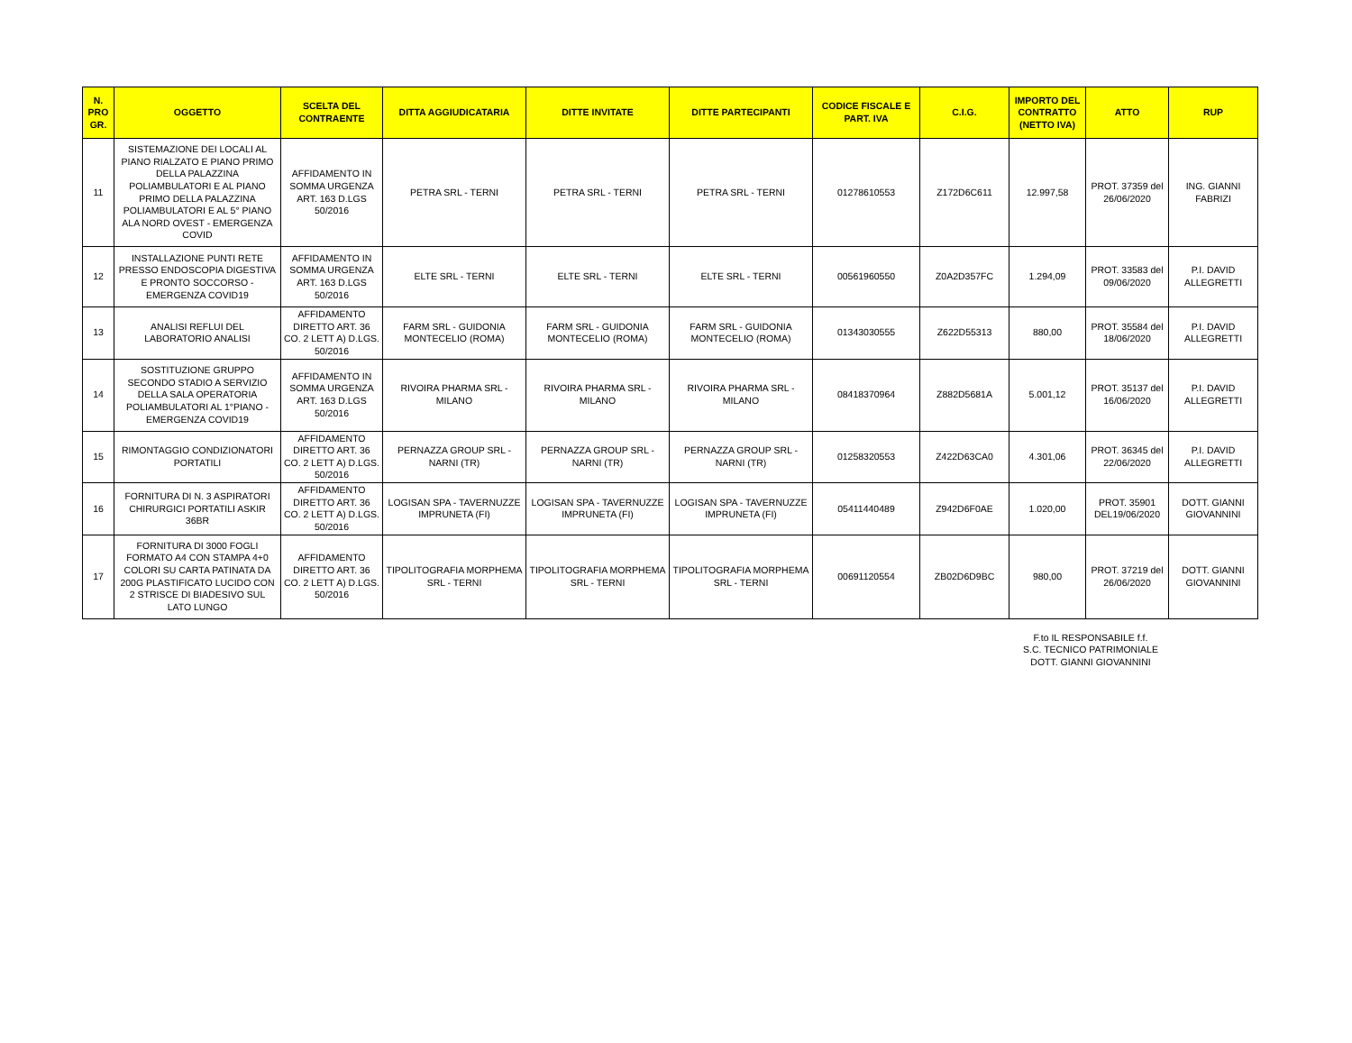| N. PRO GR. | OGGETTO | SCELTA DEL CONTRAENTE | DITTA AGGIUDICATARIA | DITTE INVITATE | DITTE PARTECIPANTI | CODICE FISCALE E PART. IVA | C.I.G. | IMPORTO DEL CONTRATTO (NETTO IVA) | ATTO | RUP |
| --- | --- | --- | --- | --- | --- | --- | --- | --- | --- | --- |
| 11 | SISTEMAZIONE DEI LOCALI AL PIANO RIALZATO E PIANO PRIMO DELLA PALAZZINA POLIAMBULATORI E AL PIANO PRIMO DELLA PALAZZINA POLIAMBULATORI E AL 5° PIANO ALA NORD OVEST - EMERGENZA COVID | AFFIDAMENTO IN SOMMA URGENZA ART. 163 D.LGS 50/2016 | PETRA SRL - TERNI | PETRA SRL - TERNI | PETRA SRL - TERNI | 01278610553 | Z172D6C611 | 12.997,58 | PROT. 37359 del 26/06/2020 | ING. GIANNI FABRIZI |
| 12 | INSTALLAZIONE PUNTI RETE PRESSO ENDOSCOPIA DIGESTIVA E PRONTO SOCCORSO - EMERGENZA COVID19 | AFFIDAMENTO IN SOMMA URGENZA ART. 163 D.LGS 50/2016 | ELTE SRL - TERNI | ELTE SRL - TERNI | ELTE SRL - TERNI | 00561960550 | Z0A2D357FC | 1.294,09 | PROT. 33583 del 09/06/2020 | P.I. DAVID ALLEGRETTI |
| 13 | ANALISI REFLUI DEL LABORATORIO ANALISI | AFFIDAMENTO DIRETTO ART. 36 CO. 2 LETT A) D.LGS. 50/2016 | FARM SRL - GUIDONIA MONTECELIO (ROMA) | FARM SRL - GUIDONIA MONTECELIO (ROMA) | FARM SRL - GUIDONIA MONTECELIO (ROMA) | 01343030555 | Z622D55313 | 880,00 | PROT. 35584 del 18/06/2020 | P.I. DAVID ALLEGRETTI |
| 14 | SOSTITUZIONE GRUPPO SECONDO STADIO A SERVIZIO DELLA SALA OPERATORIA POLIAMBULATORI AL 1°PIANO - EMERGENZA COVID19 | AFFIDAMENTO IN SOMMA URGENZA ART. 163 D.LGS 50/2016 | RIVOIRA PHARMA SRL - MILANO | RIVOIRA PHARMA SRL - MILANO | RIVOIRA PHARMA SRL - MILANO | 08418370964 | Z882D5681A | 5.001,12 | PROT. 35137 del 16/06/2020 | P.I. DAVID ALLEGRETTI |
| 15 | RIMONTAGGIO CONDIZIONATORI PORTATILI | AFFIDAMENTO DIRETTO ART. 36 CO. 2 LETT A) D.LGS. 50/2016 | PERNAZZA GROUP SRL - NARNI (TR) | PERNAZZA GROUP SRL - NARNI (TR) | PERNAZZA GROUP SRL - NARNI (TR) | 01258320553 | Z422D63CA0 | 4.301,06 | PROT. 36345 del 22/06/2020 | P.I. DAVID ALLEGRETTI |
| 16 | FORNITURA DI N. 3 ASPIRATORI CHIRURGICI PORTATILI ASKIR 36BR | AFFIDAMENTO DIRETTO ART. 36 CO. 2 LETT A) D.LGS. 50/2016 | LOGISAN SPA - TAVERNUZZE IMPRUNETA (FI) | LOGISAN SPA - TAVERNUZZE IMPRUNETA (FI) | LOGISAN SPA - TAVERNUZZE IMPRUNETA (FI) | 05411440489 | Z942D6F0AE | 1.020,00 | PROT. 35901 DEL19/06/2020 | DOTT. GIANNI GIOVANNINI |
| 17 | FORNITURA DI 3000 FOGLI FORMATO A4 CON STAMPA 4+0 COLORI SU CARTA PATINATA DA 200G PLASTIFICATO LUCIDO CON 2 STRISCE DI BIADESIVO SUL LATO LUNGO | AFFIDAMENTO DIRETTO ART. 36 CO. 2 LETT A) D.LGS. 50/2016 | TIPOLITOGRAFIA MORPHEMA SRL - TERNI | TIPOLITOGRAFIA MORPHEMA SRL - TERNI | TIPOLITOGRAFIA MORPHEMA SRL - TERNI | 00691120554 | ZB02D6D9BC | 980,00 | PROT. 37219 del 26/06/2020 | DOTT. GIANNI GIOVANNINI |
F.to IL RESPONSABILE f.f.
S.C. TECNICO PATRIMONIALE
DOTT. GIANNI GIOVANNINI